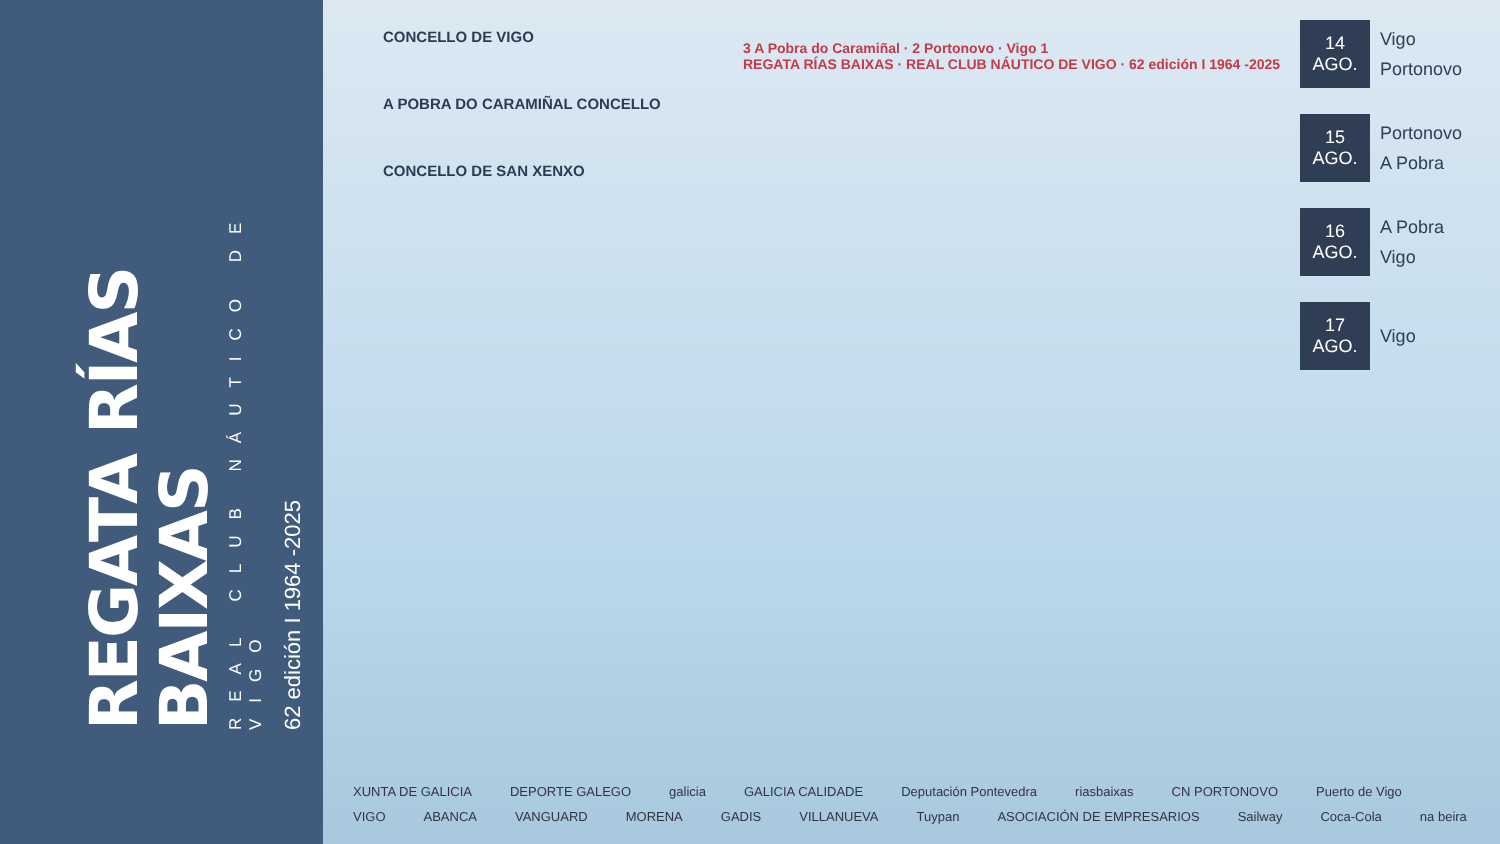REGATA RÍAS BAIXAS
REAL CLUB NÁUTICO DE VIGO
62 edición I 1964 -2025
CONCELLO DE VIGO
A POBRA DO CARAMIÑAL CONCELLO
CONCELLO DE SAN XENXO
3 A Pobra do Caramiñal · 2 Portonovo · Vigo 1
REGATA RÍAS BAIXAS · REAL CLUB NÁUTICO DE VIGO · 62 edición I 1964 -2025
14
AGO.
Vigo
Portonovo
15
AGO.
Portonovo
A Pobra
16
AGO.
A Pobra
Vigo
17
AGO.
Vigo
XUNTA DE GALICIA DEPORTE GALEGO galicia GALICIA CALIDADE Deputación Pontevedra riasbaixas CN PORTONOVO Puerto de Vigo VIGO ABANCA VANGUARD MORENA GADIS VILLANUEVA Tuypan ASOCIACIÓN DE EMPRESARIOS Sailway Coca-Cola na beira